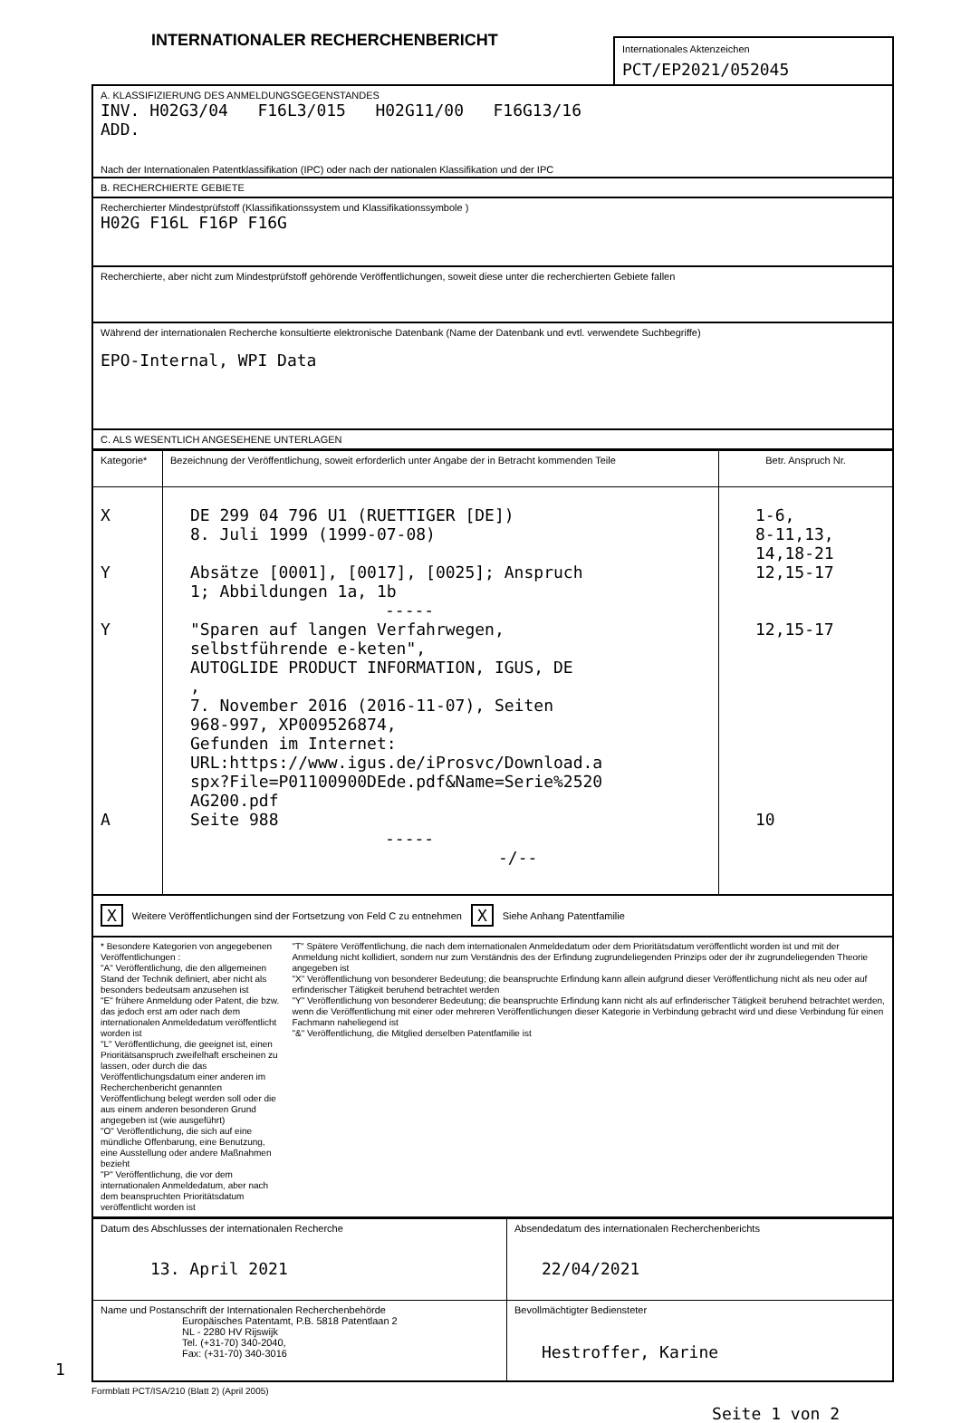INTERNATIONALER RECHERCHENBERICHT
Internationales Aktenzeichen
PCT/EP2021/052045
A. KLASSIFIZIERUNG DES ANMELDUNGSGEGENSTANDES
INV. H02G3/04 F16L3/015 H02G11/00 F16G13/16
ADD.
Nach der Internationalen Patentklassifikation (IPC) oder nach der nationalen Klassifikation und der IPC
B. RECHERCHIERTE GEBIETE
Recherchierter Mindestprüfstoff (Klassifikationssystem und Klassifikationssymbole )
H02G F16L F16P F16G
Recherchierte, aber nicht zum Mindestprüfstoff gehörende Veröffentlichungen, soweit diese unter die recherchierten Gebiete fallen
Während der internationalen Recherche konsultierte elektronische Datenbank (Name der Datenbank und evtl. verwendete Suchbegriffe)
EPO-Internal, WPI Data
C. ALS WESENTLICH ANGESEHENE UNTERLAGEN
| Kategorie* | Bezeichnung der Veröffentlichung, soweit erforderlich unter Angabe der in Betracht kommenden Teile | Betr. Anspruch Nr. |
| --- | --- | --- |
| X Y Y A | DE 299 04 796 U1 (RUETTIGER [DE]) 8. Juli 1999 (1999-07-08) Absätze [0001], [0017], [0025]; Anspruch 1; Abbildungen 1a, 1b ----- "Sparen auf langen Verfahrwegen, selbstführende e-keten", AUTOGLIDE PRODUCT INFORMATION, IGUS, DE , 7. November 2016 (2016-11-07), Seiten 968-997, XP009526874, Gefunden im Internet: URL:https://www.igus.de/iProsvc/Download.a spx?File=P01100900DEde.pdf&Name=Serie%2520 AG200.pdf Seite 988 ----- -/-- | 1-6, 8-11,13, 14,18-21 12,15-17 12,15-17 10 |
X Weitere Veröffentlichungen sind der Fortsetzung von Feld C zu entnehmen X Siehe Anhang Patentfamilie
* Besondere Kategorien von angegebenen Veröffentlichungen :
"A" Veröffentlichung, die den allgemeinen Stand der Technik definiert, aber nicht als besonders bedeutsam anzusehen ist
"E" frühere Anmeldung oder Patent, die bzw. das jedoch erst am oder nach dem internationalen Anmeldedatum veröffentlicht worden ist
"L" Veröffentlichung, die geeignet ist, einen Prioritätsanspruch zweifelhaft erscheinen zu lassen, oder durch die das Veröffentlichungsdatum einer anderen im Recherchenbericht genannten Veröffentlichung belegt werden soll oder die aus einem anderen besonderen Grund angegeben ist (wie ausgeführt)
"O" Veröffentlichung, die sich auf eine mündliche Offenbarung, eine Benutzung, eine Ausstellung oder andere Maßnahmen bezieht
"P" Veröffentlichung, die vor dem internationalen Anmeldedatum, aber nach dem beanspruchten Prioritätsdatum veröffentlicht worden ist
"T" Spätere Veröffentlichung, die nach dem internationalen Anmeldedatum oder dem Prioritätsdatum veröffentlicht worden ist und mit der Anmeldung nicht kollidiert, sondern nur zum Verständnis des der Erfindung zugrundeliegenden Prinzips oder der ihr zugrundeliegenden Theorie angegeben ist
"X" Veröffentlichung von besonderer Bedeutung; die beanspruchte Erfindung kann allein aufgrund dieser Veröffentlichung nicht als neu oder auf erfinderischer Tätigkeit beruhend betrachtet werden
"Y" Veröffentlichung von besonderer Bedeutung; die beanspruchte Erfindung kann nicht als auf erfinderischer Tätigkeit beruhend betrachtet werden, wenn die Veröffentlichung mit einer oder mehreren Veröffentlichungen dieser Kategorie in Verbindung gebracht wird und diese Verbindung für einen Fachmann naheliegend ist
"&" Veröffentlichung, die Mitglied derselben Patentfamilie ist
| Datum des Abschlusses der internationalen Recherche 13. April 2021 | Absendedatum des internationalen Recherchenberichts 22/04/2021 |
| Name und Postanschrift der Internationalen Recherchenbehörde Europäisches Patentamt, P.B. 5818 Patentlaan 2 NL - 2280 HV Rijswijk Tel. (+31-70) 340-2040, Fax: (+31-70) 340-3016 | Bevollmächtigter Bediensteter Hestroffer, Karine |
1
Formblatt PCT/ISA/210 (Blatt 2) (April 2005)
Seite 1 von 2